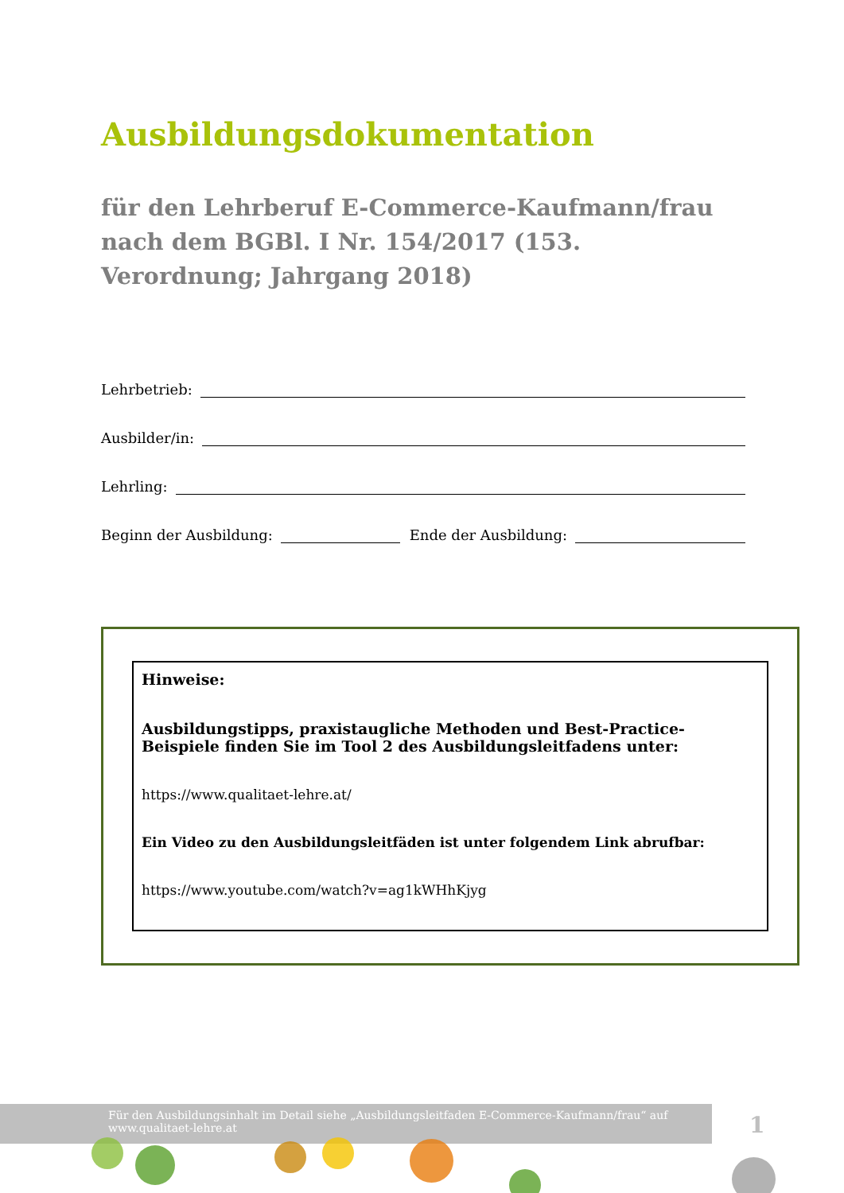Ausbildungsdokumentation
für den Lehrberuf E-Commerce-Kaufmann/frau nach dem BGBl. I Nr. 154/2017 (153. Verordnung; Jahrgang 2018)
Lehrbetrieb:
Ausbilder/in:
Lehrling:
Beginn der Ausbildung: Ende der Ausbildung:
Hinweise:
Ausbildungstipps, praxistaugliche Methoden und Best-Practice-Beispiele finden Sie im Tool 2 des Ausbildungsleitfadens unter:
https://www.qualitaet-lehre.at/
Ein Video zu den Ausbildungsleitfäden ist unter folgendem Link abrufbar:
https://www.youtube.com/watch?v=ag1kWHhKjyg
Für den Ausbildungsinhalt im Detail siehe „Ausbildungsleitfaden E-Commerce-Kaufmann/frau“ auf
www.qualitaet-lehre.at
1